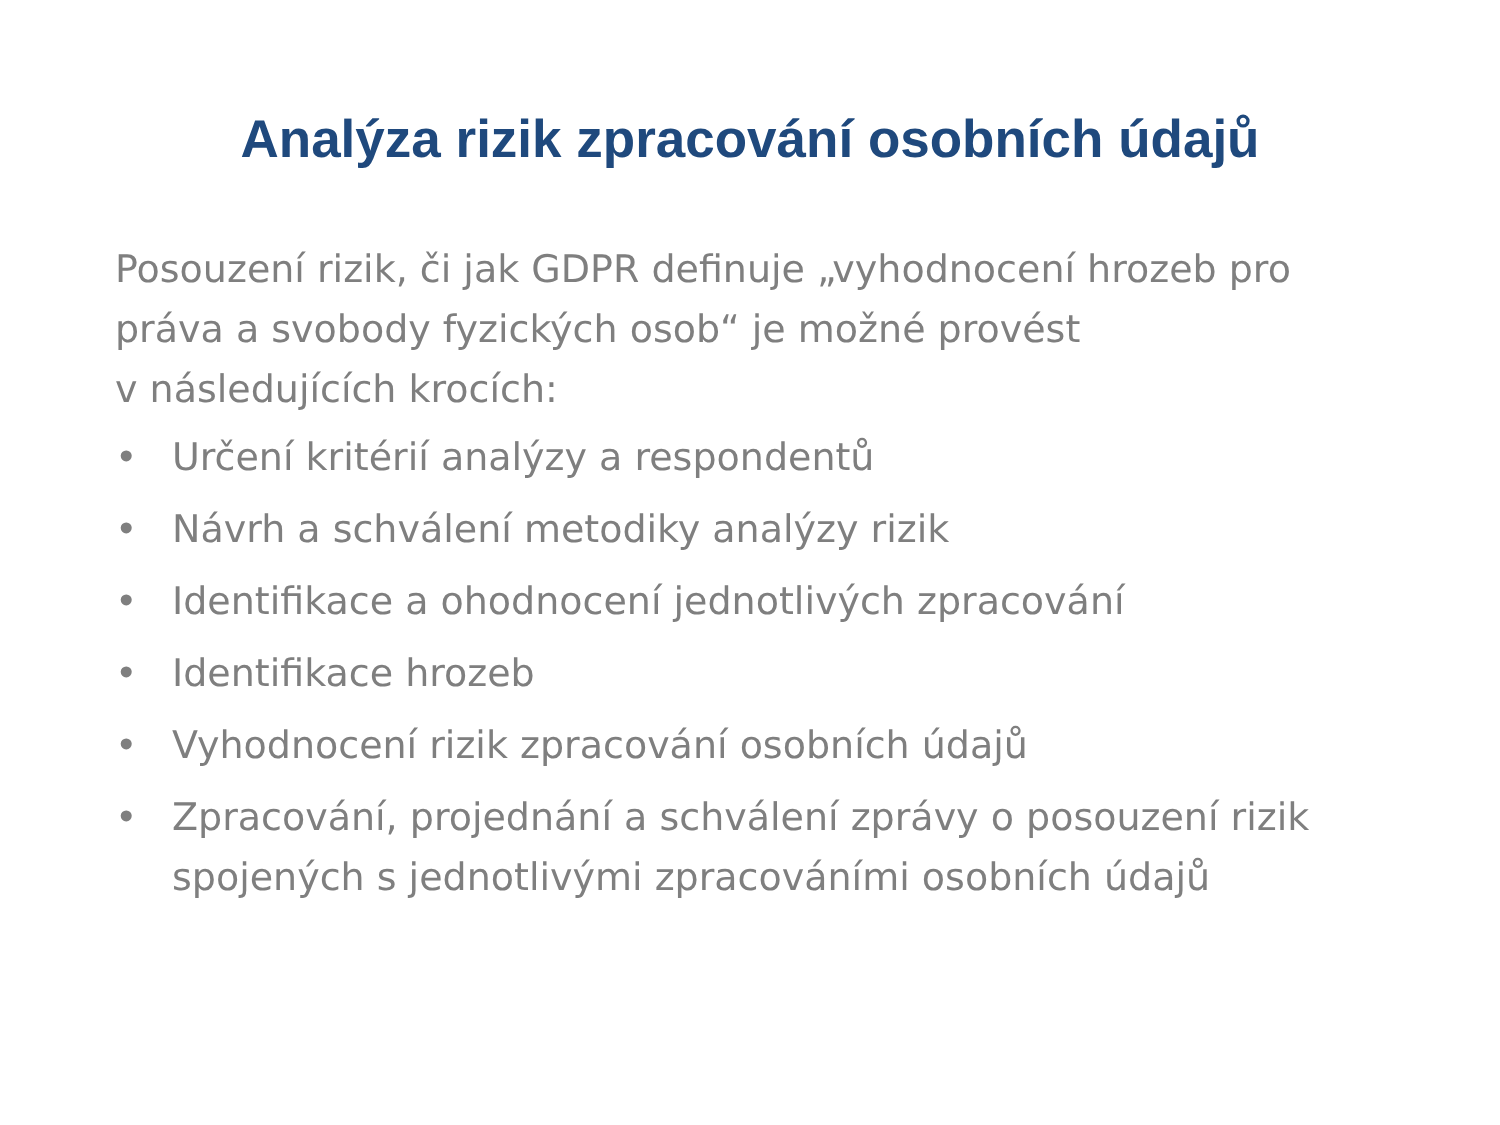Analýza rizik zpracování osobních údajů
Posouzení rizik, či jak GDPR definuje „vyhodnocení hrozeb pro práva a svobody fyzických osob“ je možné provést
v následujících krocích:
• Určení kritérií analýzy a respondentů
• Návrh a schválení metodiky analýzy rizik
• Identifikace a ohodnocení jednotlivých zpracování
• Identifikace hrozeb
• Vyhodnocení rizik zpracování osobních údajů
• Zpracování, projednání a schválení zprávy o posouzení rizik spojených s jednotlivými zpracováními osobních údajů